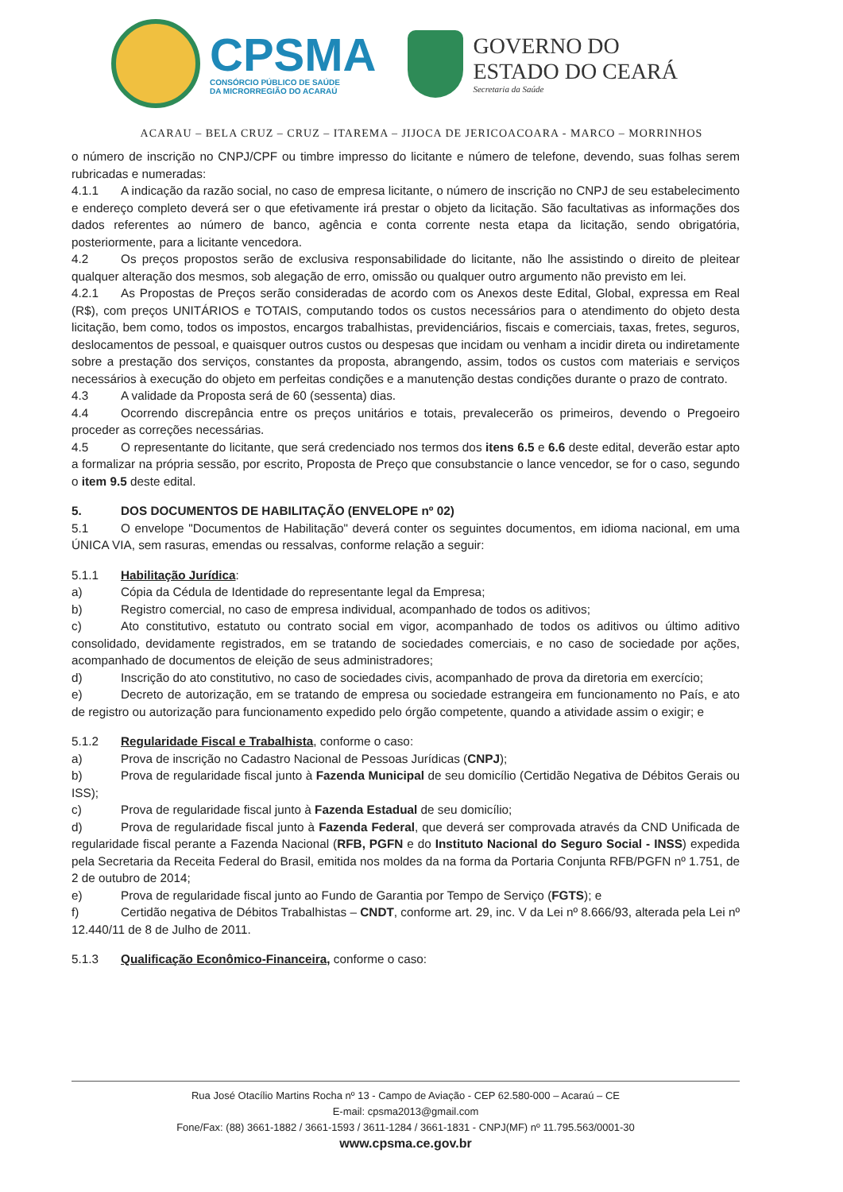CPSMA
CONSÓRCIO PÚBLICO DE SAÚDE
DA MICRORREGIÃO DO ACARAÚ
GOVERNO DO
ESTADO DO CEARÁ
Secretaria da Saúde
ACARAU – BELA CRUZ – CRUZ – ITAREMA – JIJOCA DE JERICOACOARA - MARCO – MORRINHOS
o número de inscrição no CNPJ/CPF ou timbre impresso do licitante e número de telefone, devendo, suas folhas serem rubricadas e numeradas:
4.1.1 A indicação da razão social, no caso de empresa licitante, o número de inscrição no CNPJ de seu estabelecimento e endereço completo deverá ser o que efetivamente irá prestar o objeto da licitação. São facultativas as informações dos dados referentes ao número de banco, agência e conta corrente nesta etapa da licitação, sendo obrigatória, posteriormente, para a licitante vencedora.
4.2 Os preços propostos serão de exclusiva responsabilidade do licitante, não lhe assistindo o direito de pleitear qualquer alteração dos mesmos, sob alegação de erro, omissão ou qualquer outro argumento não previsto em lei.
4.2.1 As Propostas de Preços serão consideradas de acordo com os Anexos deste Edital, Global, expressa em Real (R$), com preços UNITÁRIOS e TOTAIS, computando todos os custos necessários para o atendimento do objeto desta licitação, bem como, todos os impostos, encargos trabalhistas, previdenciários, fiscais e comerciais, taxas, fretes, seguros, deslocamentos de pessoal, e quaisquer outros custos ou despesas que incidam ou venham a incidir direta ou indiretamente sobre a prestação dos serviços, constantes da proposta, abrangendo, assim, todos os custos com materiais e serviços necessários à execução do objeto em perfeitas condições e a manutenção destas condições durante o prazo de contrato.
4.3 A validade da Proposta será de 60 (sessenta) dias.
4.4 Ocorrendo discrepância entre os preços unitários e totais, prevalecerão os primeiros, devendo o Pregoeiro proceder as correções necessárias.
4.5 O representante do licitante, que será credenciado nos termos dos itens 6.5 e 6.6 deste edital, deverão estar apto a formalizar na própria sessão, por escrito, Proposta de Preço que consubstancie o lance vencedor, se for o caso, segundo o item 9.5 deste edital.
5. DOS DOCUMENTOS DE HABILITAÇÃO (ENVELOPE nº 02)
5.1 O envelope "Documentos de Habilitação" deverá conter os seguintes documentos, em idioma nacional, em uma ÚNICA VIA, sem rasuras, emendas ou ressalvas, conforme relação a seguir:
5.1.1 Habilitação Jurídica:
a) Cópia da Cédula de Identidade do representante legal da Empresa;
b) Registro comercial, no caso de empresa individual, acompanhado de todos os aditivos;
c) Ato constitutivo, estatuto ou contrato social em vigor, acompanhado de todos os aditivos ou último aditivo consolidado, devidamente registrados, em se tratando de sociedades comerciais, e no caso de sociedade por ações, acompanhado de documentos de eleição de seus administradores;
d) Inscrição do ato constitutivo, no caso de sociedades civis, acompanhado de prova da diretoria em exercício;
e) Decreto de autorização, em se tratando de empresa ou sociedade estrangeira em funcionamento no País, e ato de registro ou autorização para funcionamento expedido pelo órgão competente, quando a atividade assim o exigir; e
5.1.2 Regularidade Fiscal e Trabalhista, conforme o caso:
a) Prova de inscrição no Cadastro Nacional de Pessoas Jurídicas (CNPJ);
b) Prova de regularidade fiscal junto à Fazenda Municipal de seu domicílio (Certidão Negativa de Débitos Gerais ou ISS);
c) Prova de regularidade fiscal junto à Fazenda Estadual de seu domicílio;
d) Prova de regularidade fiscal junto à Fazenda Federal, que deverá ser comprovada através da CND Unificada de regularidade fiscal perante a Fazenda Nacional (RFB, PGFN e do Instituto Nacional do Seguro Social - INSS) expedida pela Secretaria da Receita Federal do Brasil, emitida nos moldes da na forma da Portaria Conjunta RFB/PGFN nº 1.751, de 2 de outubro de 2014;
e) Prova de regularidade fiscal junto ao Fundo de Garantia por Tempo de Serviço (FGTS); e
f) Certidão negativa de Débitos Trabalhistas – CNDT, conforme art. 29, inc. V da Lei nº 8.666/93, alterada pela Lei nº 12.440/11 de 8 de Julho de 2011.
5.1.3 Qualificação Econômico-Financeira, conforme o caso:
Rua José Otacílio Martins Rocha nº 13 - Campo de Aviação - CEP 62.580-000 – Acaraú – CE
E-mail: cpsma2013@gmail.com
Fone/Fax: (88) 3661-1882 / 3661-1593 / 3611-1284 / 3661-1831 - CNPJ(MF) nº 11.795.563/0001-30
www.cpsma.ce.gov.br